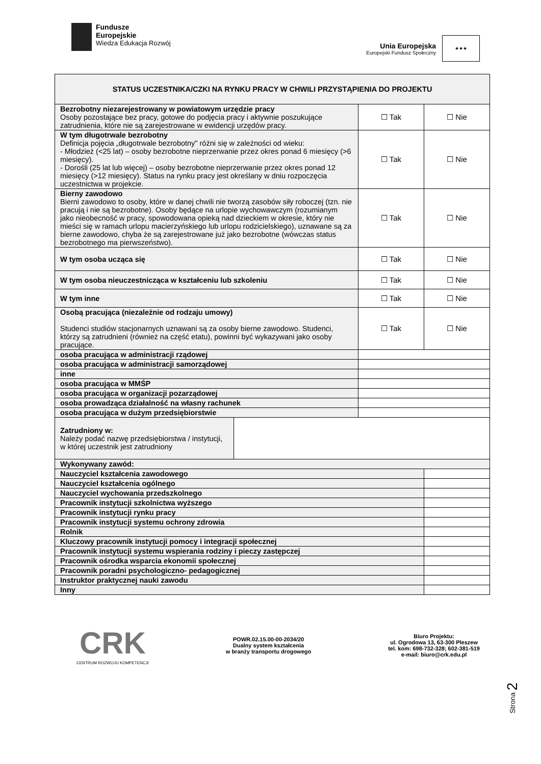Fundusze
Europejskie
Wiedza Edukacja Rozwój
Unia Europejska
Europejski Fundusz Społeczny
★★★
| STATUS UCZESTNIKA/CZKI NA RYNKU PRACY W CHWILI PRZYSTĄPIENIA DO PROJEKTU | | | |
| Bezrobotny niezarejestrowany w powiatowym urzędzie pracy Osoby pozostające bez pracy, gotowe do podjęcia pracy i aktywnie poszukujące zatrudnienia, które nie są zarejestrowane w ewidencji urzędów pracy. | | ☐ Tak | ☐ Nie |
| W tym długotrwale bezrobotny Definicja pojęcia „długotrwale bezrobotny" różni się w zależności od wieku: - Młodzież (<25 lat) – osoby bezrobotne nieprzerwanie przez okres ponad 6 miesięcy (>6 miesięcy). - Dorośli (25 lat lub więcej) – osoby bezrobotne nieprzerwanie przez okres ponad 12 miesięcy (>12 miesięcy). Status na rynku pracy jest określany w dniu rozpoczęcia uczestnictwa w projekcie. | | ☐ Tak | ☐ Nie |
| Bierny zawodowo Bierni zawodowo to osoby, które w danej chwili nie tworzą zasobów siły roboczej (tzn. nie pracują i nie są bezrobotne). Osoby będące na urlopie wychowawczym (rozumianym jako nieobecność w pracy, spowodowana opieką nad dzieckiem w okresie, który nie mieści się w ramach urlopu macierzyńskiego lub urlopu rodzicielskiego), uznawane są za bierne zawodowo, chyba że są zarejestrowane już jako bezrobotne (wówczas status bezrobotnego ma pierwszeństwo). | | ☐ Tak | ☐ Nie |
| W tym osoba ucząca się | | ☐ Tak | ☐ Nie |
| W tym osoba nieuczestnicząca w kształceniu lub szkoleniu | | ☐ Tak | ☐ Nie |
| W tym inne | | ☐ Tak | ☐ Nie |
| Osobą pracująca (niezależnie od rodzaju umowy) Studenci studiów stacjonarnych uznawani są za osoby bierne zawodowo. Studenci, którzy są zatrudnieni (również na część etatu), powinni być wykazywani jako osoby pracujące. | | ☐ Tak | ☐ Nie |
| osoba pracująca w administracji rządowej | | | |
| osoba pracująca w administracji samorządowej | | | |
| inne | | | |
| osoba pracująca w MMŚP | | | |
| osoba pracująca w organizacji pozarządowej | | | |
| osoba prowadząca działalność na własny rachunek | | | |
| osoba pracująca w dużym przedsiębiorstwie | | | |
| Zatrudniony w: Należy podać nazwę przedsiębiorstwa / instytucji, w której uczestnik jest zatrudniony | | | |
| Wykonywany zawód: | | | |
| Nauczyciel kształcenia zawodowego | | | |
| Nauczyciel kształcenia ogólnego | | | |
| Nauczyciel wychowania przedszkolnego | | | |
| Pracownik instytucji szkolnictwa wyższego | | | |
| Pracownik instytucji rynku pracy | | | |
| Pracownik instytucji systemu ochrony zdrowia | | | |
| Rolnik | | | |
| Kluczowy pracownik instytucji pomocy i integracji społecznej | | | |
| Pracownik instytucji systemu wspierania rodziny i pieczy zastępczej | | | |
| Pracownik ośrodka wsparcia ekonomii społecznej | | | |
| Pracownik poradni psychologiczno- pedagogicznej | | | |
| Instruktor praktycznej nauki zawodu | | | |
| Inny | | | |
Strona 2
CRK
CENTRUM ROZWOJU KOMPETENCJI
POWR.02.15.00-00-2034/20
Dualny system kształcenia
w branży transportu drogowego
Biuro Projektu:
ul. Ogrodowa 13, 63-300 Pleszew
tel. kom: 698-732-328; 602-381-519
e-mail: biuro@crk.edu.pl